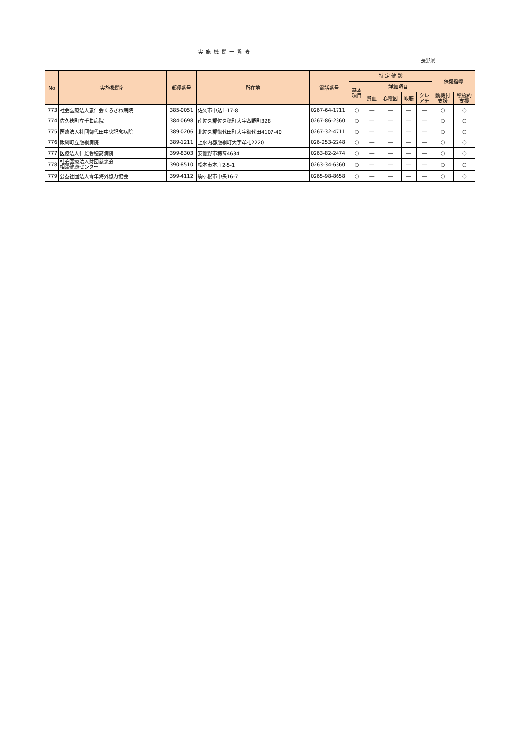実施機関一覧表
長野県
| No | 実施機関名 | 郵便番号 | 所在地 | 電話番号 | 特 定 健 診 | | | | | 保健指導 | |
| --- | --- | --- | --- | --- | --- | --- | --- | --- | --- | --- | --- |
| | | | | | 基本 項目 | 詳細項目 | | | | | |
| | | | | | | 貧血 | 心電図 | 眼底 | クレ アチ | 動機付 支援 | 積極的 支援 |
| 773 | 社会医療法人恵仁会くろさわ病院 | 385-0051 | 佐久市中込1-17-8 | 0267-64-1711 | ○ | ― | ― | ― | ― | ○ | ○ |
| 774 | 佐久穂町立千曲病院 | 384-0698 | 南佐久郡佐久穂町大字高野町328 | 0267-86-2360 | ○ | ― | ― | ― | ― | ○ | ○ |
| 775 | 医療法人社団御代田中央記念病院 | 389-0206 | 北佐久郡御代田町大字御代田4107-40 | 0267-32-4711 | ○ | ― | ― | ― | ― | ○ | ○ |
| 776 | 飯綱町立飯綱病院 | 389-1211 | 上水内郡飯綱町大字牟礼2220 | 026-253-2248 | ○ | ― | ― | ― | ― | ○ | ○ |
| 777 | 医療法人仁雄会穂高病院 | 399-8303 | 安曇野市穂高4634 | 0263-82-2474 | ○ | ― | ― | ― | ― | ○ | ○ |
| 778 | 社会医療法人財団慈泉会 相澤健康センター | 390-8510 | 松本市本庄2-5-1 | 0263-34-6360 | ○ | ― | ― | ― | ― | ○ | ○ |
| 779 | 公益社団法人青年海外協力協会 | 399-4112 | 駒ヶ根市中央16-7 | 0265-98-8658 | ○ | ― | ― | ― | ― | ○ | ○ |